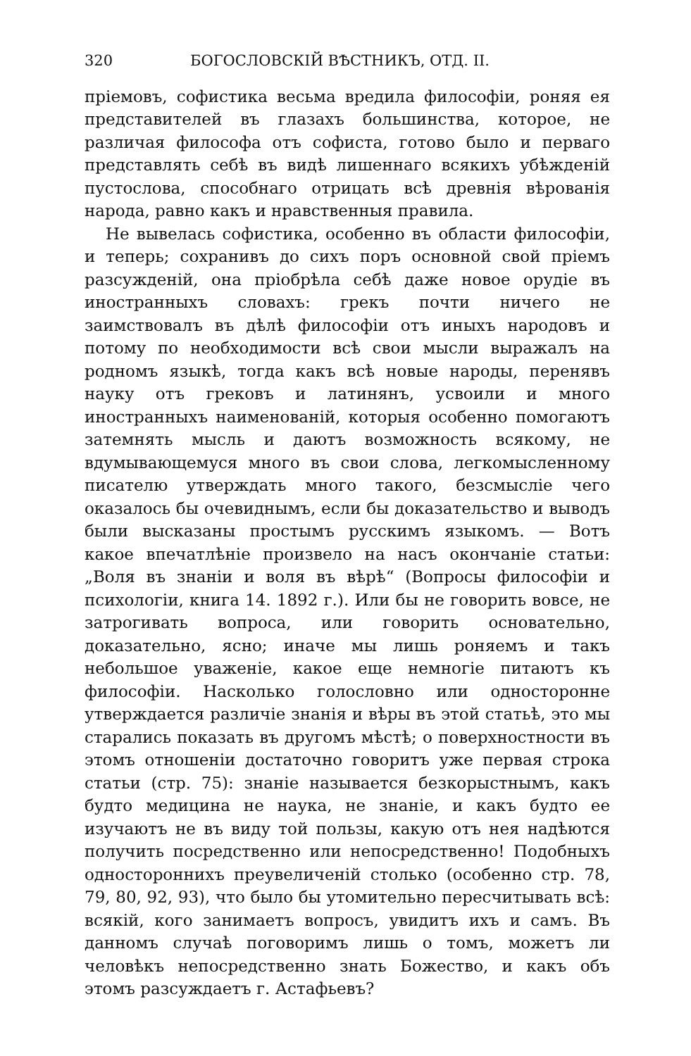320 БОГОСЛОВСКІЙ ВѢСТНИКЪ, ОТД. II.
пріемовъ, софистика весьма вредила философіи, роняя ея представителей въ глазахъ большинства, которое, не различая философа отъ софиста, готово было и перваго представлять себѣ въ видѣ лишеннаго всякихъ убѣжденій пустослова, способнаго отрицать всѣ древнія вѣрованія народа, равно какъ и нравственныя правила.
Не вывелась софистика, особенно въ области философіи, и теперь; сохранивъ до сихъ поръ основной свой пріемъ разсужденій, она пріобрѣла себѣ даже новое орудіе въ иностранныхъ словахъ: грекъ почти ничего не заимствовалъ въ дѣлѣ философіи отъ иныхъ народовъ и потому по необходимости всѣ свои мысли выражалъ на родномъ языкѣ, тогда какъ всѣ новые народы, перенявъ науку отъ грековъ и латинянъ, усвоили и много иностранныхъ наименованій, которыя особенно помогаютъ затемнять мысль и даютъ возможность всякому, не вдумывающемуся много въ свои слова, легкомысленному писателю утверждать много такого, безсмысліе чего оказалось бы очевиднымъ, если бы доказательство и выводъ были высказаны простымъ русскимъ языкомъ. — Вотъ какое впечатлѣніе произвело на насъ окончаніе статьи: „Воля въ знаніи и воля въ вѣрѣ“ (Вопросы философіи и психологіи, книга 14. 1892 г.). Или бы не говорить вовсе, не затрогивать вопроса, или говорить основательно, доказательно, ясно; иначе мы лишь роняемъ и такъ небольшое уваженіе, какое еще немногіе питаютъ къ философіи. Насколько голословно или односторонне утверждается различіе знанія и вѣры въ этой статьѣ, это мы старались показать въ другомъ мѣстѣ; о поверхностности въ этомъ отношеніи достаточно говоритъ уже первая строка статьи (стр. 75): знаніе называется безкорыстнымъ, какъ будто медицина не наука, не знаніе, и какъ будто ее изучаютъ не въ виду той пользы, какую отъ нея надѣются получить посредственно или непосредственно! Подобныхъ одностороннихъ преувеличеній столько (особенно стр. 78, 79, 80, 92, 93), что было бы утомительно пересчитывать всѣ: всякій, кого занимаетъ вопросъ, увидитъ ихъ и самъ. Въ данномъ случаѣ поговоримъ лишь о томъ, можетъ ли человѣкъ непосредственно знать Божество, и какъ объ этомъ разсуждаетъ г. Астафьевъ?